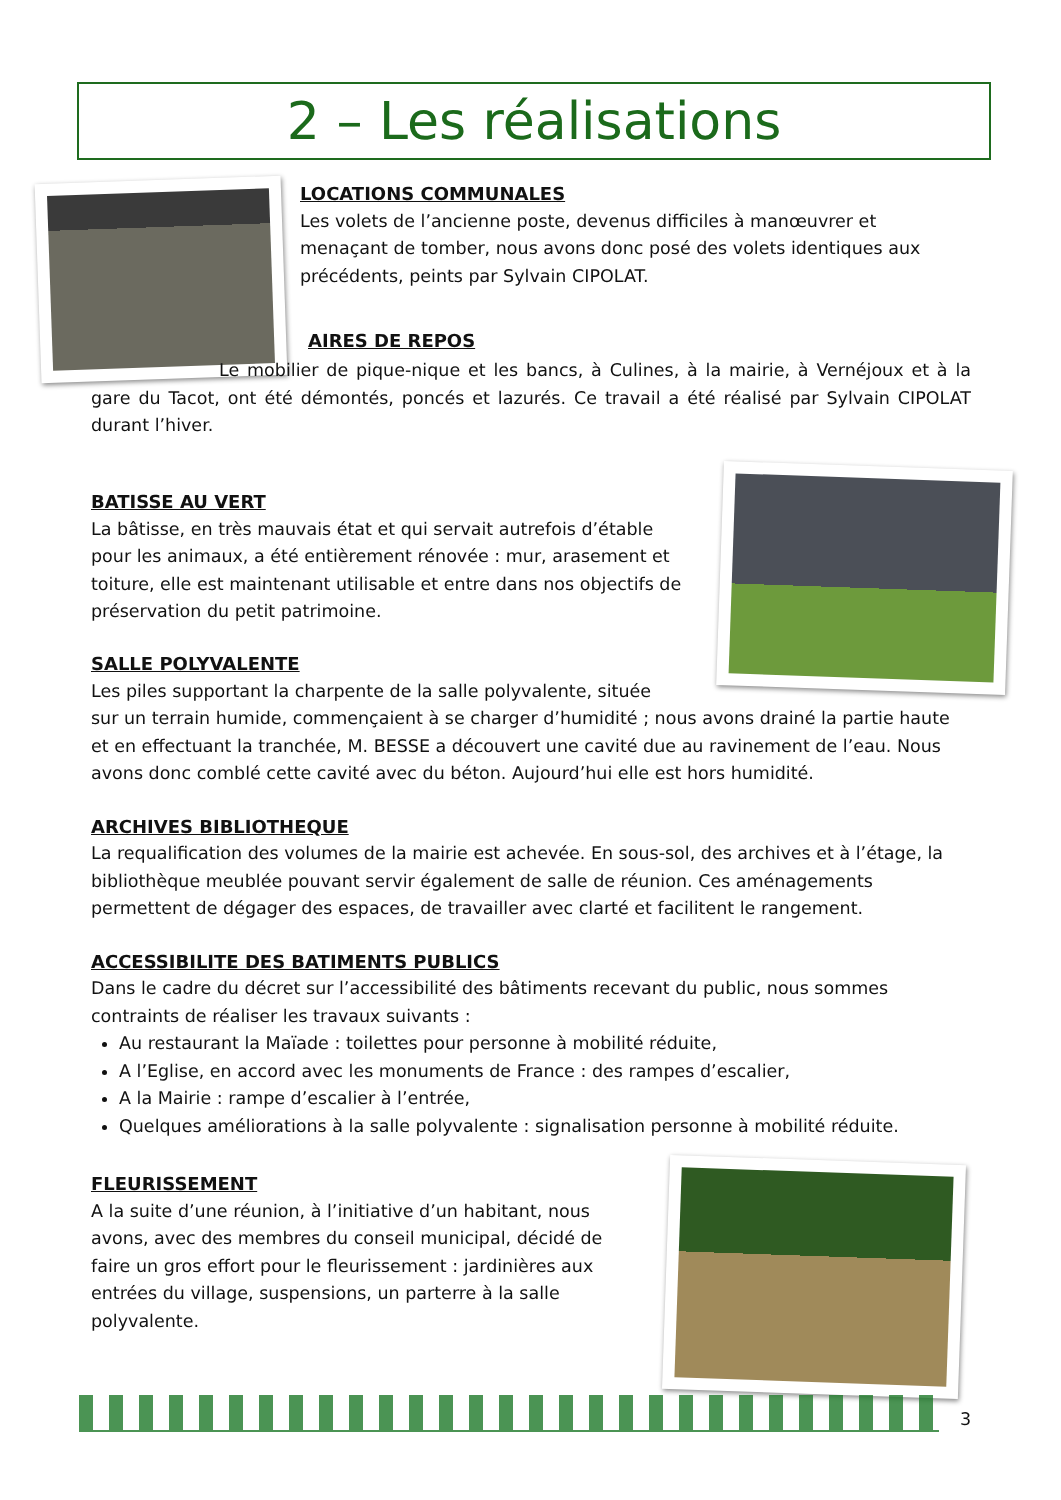2 – Les réalisations
LOCATIONS COMMUNALES
Les volets de l’ancienne poste, devenus difficiles à manœuvrer et menaçant de tomber, nous avons donc posé des volets identiques aux précédents, peints par Sylvain CIPOLAT.
AIRES DE REPOS
Le mobilier de pique-nique et les bancs, à Culines, à la mairie, à Vernéjoux et à la gare du Tacot, ont été démontés, poncés et lazurés. Ce travail a été réalisé par Sylvain CIPOLAT durant l’hiver.
BATISSE AU VERT
La bâtisse, en très mauvais état et qui servait autrefois d’étable pour les animaux, a été entièrement rénovée : mur, arasement et toiture, elle est maintenant utilisable et entre dans nos objectifs de préservation du petit patrimoine.
SALLE POLYVALENTE
Les piles supportant la charpente de la salle polyvalente, située
sur un terrain humide, commençaient à se charger d’humidité ; nous avons drainé la partie haute et en effectuant la tranchée, M. BESSE a découvert une cavité due au ravinement de l’eau. Nous avons donc comblé cette cavité avec du béton. Aujourd’hui elle est hors humidité.
ARCHIVES BIBLIOTHEQUE
La requalification des volumes de la mairie est achevée. En sous-sol, des archives et à l’étage, la bibliothèque meublée pouvant servir également de salle de réunion. Ces aménagements permettent de dégager des espaces, de travailler avec clarté et facilitent le rangement.
ACCESSIBILITE DES BATIMENTS PUBLICS
Dans le cadre du décret sur l’accessibilité des bâtiments recevant du public, nous sommes contraints de réaliser les travaux suivants :
Au restaurant la Maïade : toilettes pour personne à mobilité réduite,
A l’Eglise, en accord avec les monuments de France : des rampes d’escalier,
A la Mairie : rampe d’escalier à l’entrée,
Quelques améliorations à la salle polyvalente : signalisation personne à mobilité réduite.
FLEURISSEMENT
A la suite d’une réunion, à l’initiative d’un habitant, nous avons, avec des membres du conseil municipal, décidé de faire un gros effort pour le fleurissement : jardinières aux entrées du village, suspensions, un parterre à la salle polyvalente.
3